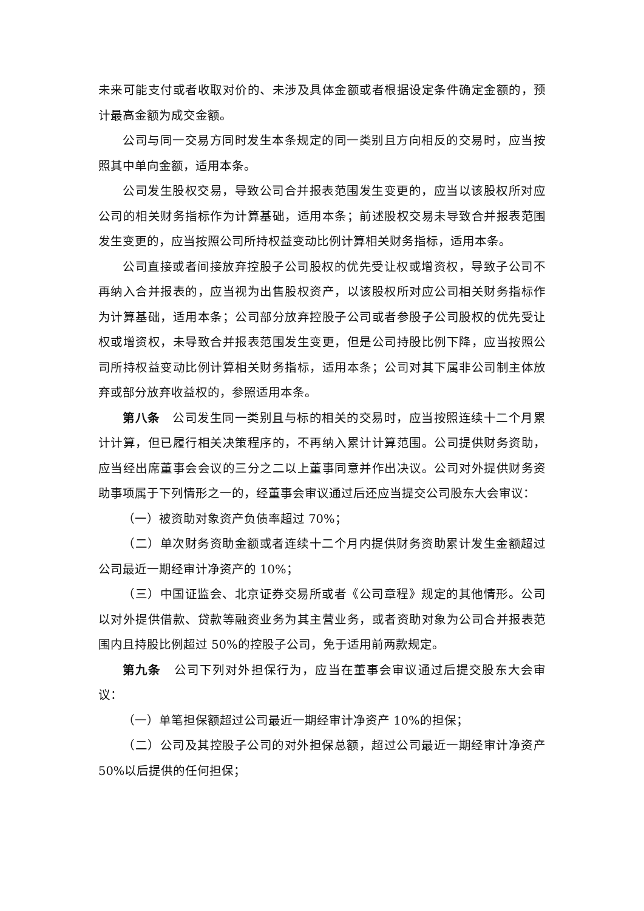未来可能支付或者收取对价的、未涉及具体金额或者根据设定条件确定金额的，预计最高金额为成交金额。
公司与同一交易方同时发生本条规定的同一类别且方向相反的交易时，应当按照其中单向金额，适用本条。
公司发生股权交易，导致公司合并报表范围发生变更的，应当以该股权所对应公司的相关财务指标作为计算基础，适用本条；前述股权交易未导致合并报表范围发生变更的，应当按照公司所持权益变动比例计算相关财务指标，适用本条。
公司直接或者间接放弃控股子公司股权的优先受让权或增资权，导致子公司不再纳入合并报表的，应当视为出售股权资产，以该股权所对应公司相关财务指标作为计算基础，适用本条；公司部分放弃控股子公司或者参股子公司股权的优先受让权或增资权，未导致合并报表范围发生变更，但是公司持股比例下降，应当按照公司所持权益变动比例计算相关财务指标，适用本条；公司对其下属非公司制主体放弃或部分放弃收益权的，参照适用本条。
第八条　公司发生同一类别且与标的相关的交易时，应当按照连续十二个月累计计算，但已履行相关决策程序的，不再纳入累计计算范围。公司提供财务资助，应当经出席董事会会议的三分之二以上董事同意并作出决议。公司对外提供财务资助事项属于下列情形之一的，经董事会审议通过后还应当提交公司股东大会审议：
（一）被资助对象资产负债率超过 70%；
（二）单次财务资助金额或者连续十二个月内提供财务资助累计发生金额超过公司最近一期经审计净资产的 10%；
（三）中国证监会、北京证券交易所或者《公司章程》规定的其他情形。公司以对外提供借款、贷款等融资业务为其主营业务，或者资助对象为公司合并报表范围内且持股比例超过 50%的控股子公司，免于适用前两款规定。
第九条　公司下列对外担保行为，应当在董事会审议通过后提交股东大会审议：
（一）单笔担保额超过公司最近一期经审计净资产 10%的担保；
（二）公司及其控股子公司的对外担保总额，超过公司最近一期经审计净资产 50%以后提供的任何担保；